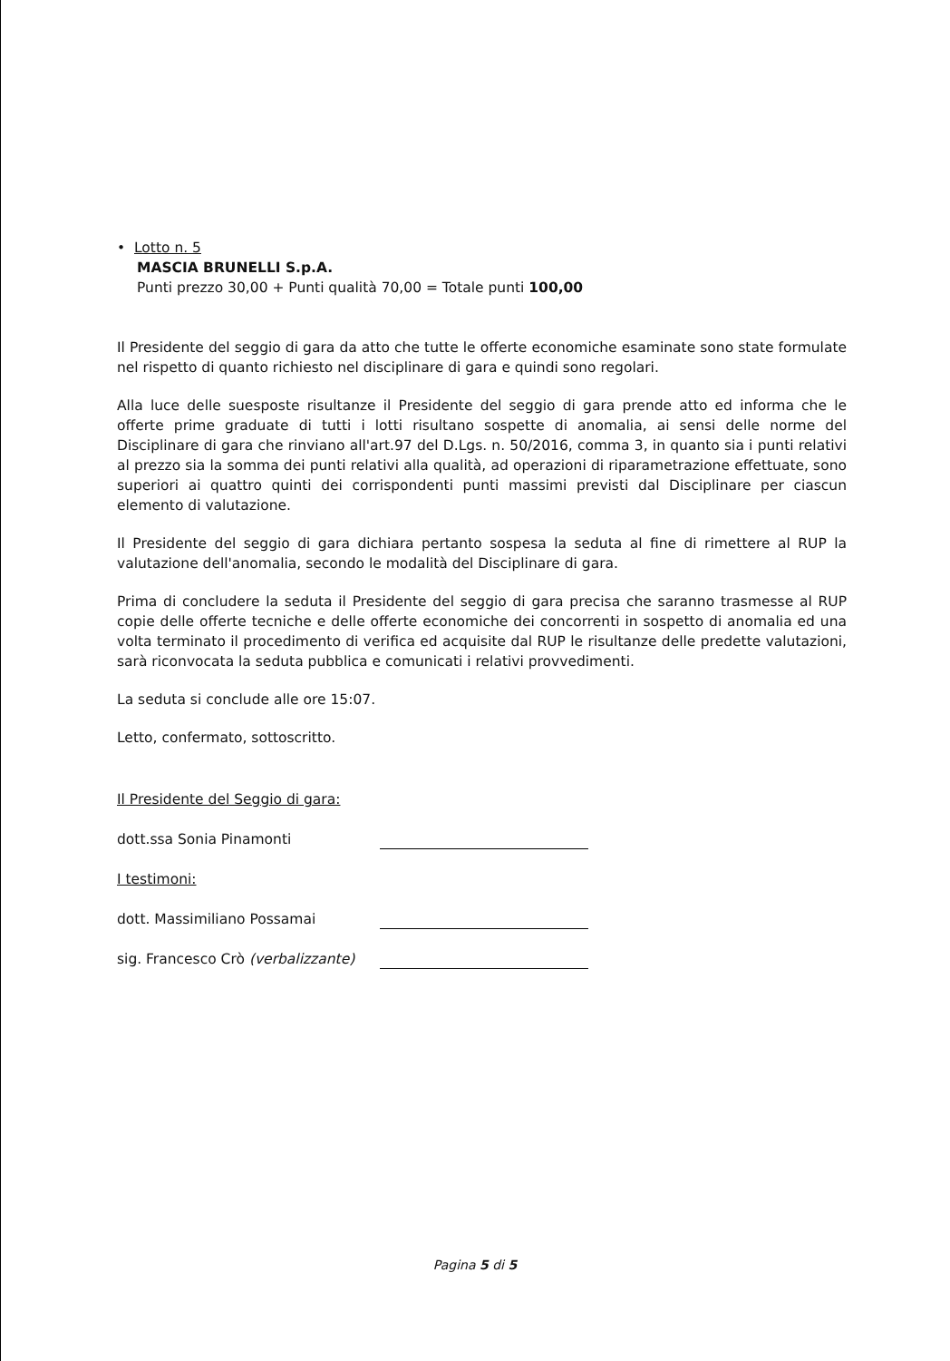• Lotto n. 5
MASCIA BRUNELLI S.p.A.
Punti prezzo 30,00 + Punti qualità 70,00 = Totale punti 100,00
Il Presidente del seggio di gara da atto che tutte le offerte economiche esaminate sono state formulate nel rispetto di quanto richiesto nel disciplinare di gara e quindi sono regolari.
Alla luce delle suesposte risultanze il Presidente del seggio di gara prende atto ed informa che le offerte prime graduate di tutti i lotti risultano sospette di anomalia, ai sensi delle norme del Disciplinare di gara che rinviano all'art.97 del D.Lgs. n. 50/2016, comma 3, in quanto sia i punti relativi al prezzo sia la somma dei punti relativi alla qualità, ad operazioni di riparametrazione effettuate, sono superiori ai quattro quinti dei corrispondenti punti massimi previsti dal Disciplinare per ciascun elemento di valutazione.
Il Presidente del seggio di gara dichiara pertanto sospesa la seduta al fine di rimettere al RUP la valutazione dell'anomalia, secondo le modalità del Disciplinare di gara.
Prima di concludere la seduta il Presidente del seggio di gara precisa che saranno trasmesse al RUP copie delle offerte tecniche e delle offerte economiche dei concorrenti in sospetto di anomalia ed una volta terminato il procedimento di verifica ed acquisite dal RUP le risultanze delle predette valutazioni, sarà riconvocata la seduta pubblica e comunicati i relativi provvedimenti.
La seduta si conclude alle ore 15:07.
Letto, confermato, sottoscritto.
Il Presidente del Seggio di gara:
dott.ssa Sonia Pinamonti
I testimoni:
dott. Massimiliano Possamai
sig. Francesco Crò (verbalizzante)
Pagina 5 di 5